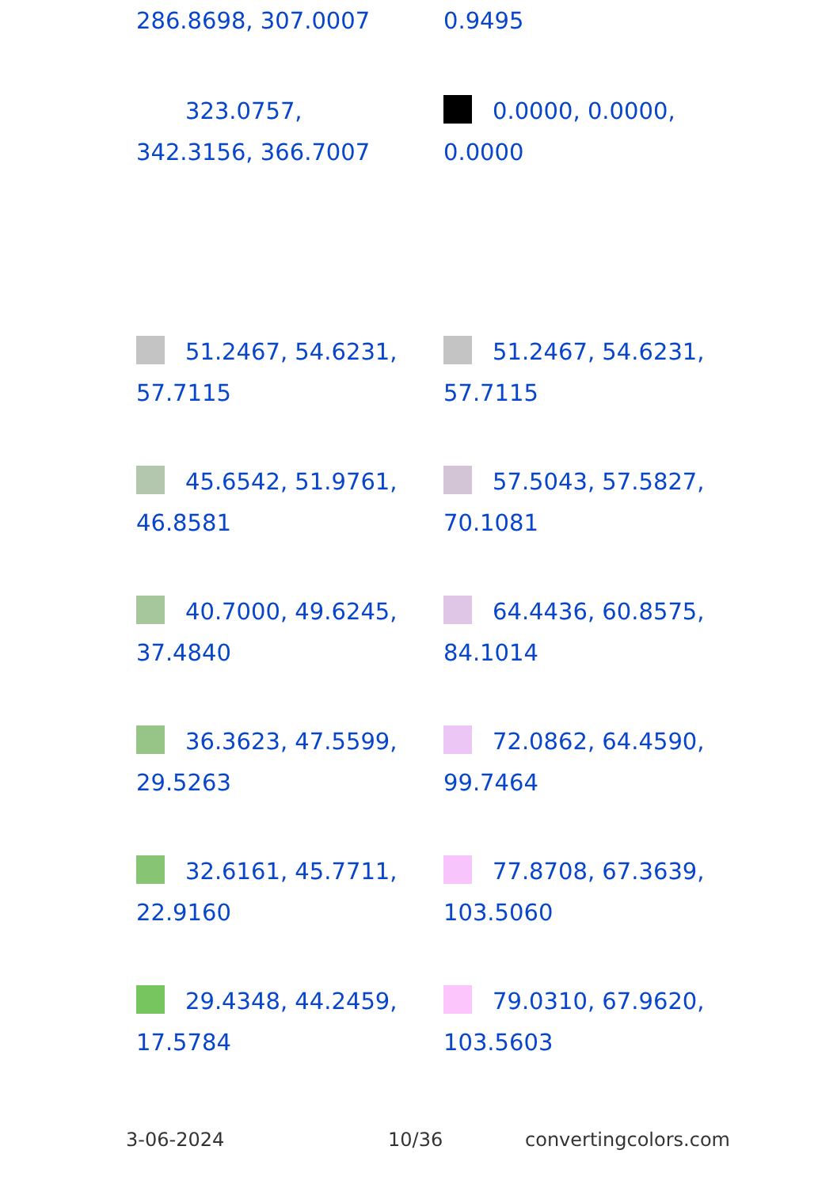286.8698, 307.0007 0.9495
323.0757, 342.3156, 366.7007
0.0000, 0.0000, 0.0000
51.2467, 54.6231, 57.7115
51.2467, 54.6231, 57.7115
45.6542, 51.9761, 46.8581
57.5043, 57.5827, 70.1081
40.7000, 49.6245, 37.4840
64.4436, 60.8575, 84.1014
36.3623, 47.5599, 29.5263
72.0862, 64.4590, 99.7464
32.6161, 45.7711, 22.9160
77.8708, 67.3639, 103.5060
29.4348, 44.2459, 17.5784
79.0310, 67.9620, 103.5603
3-06-2024 10/36 convertingcolors.com